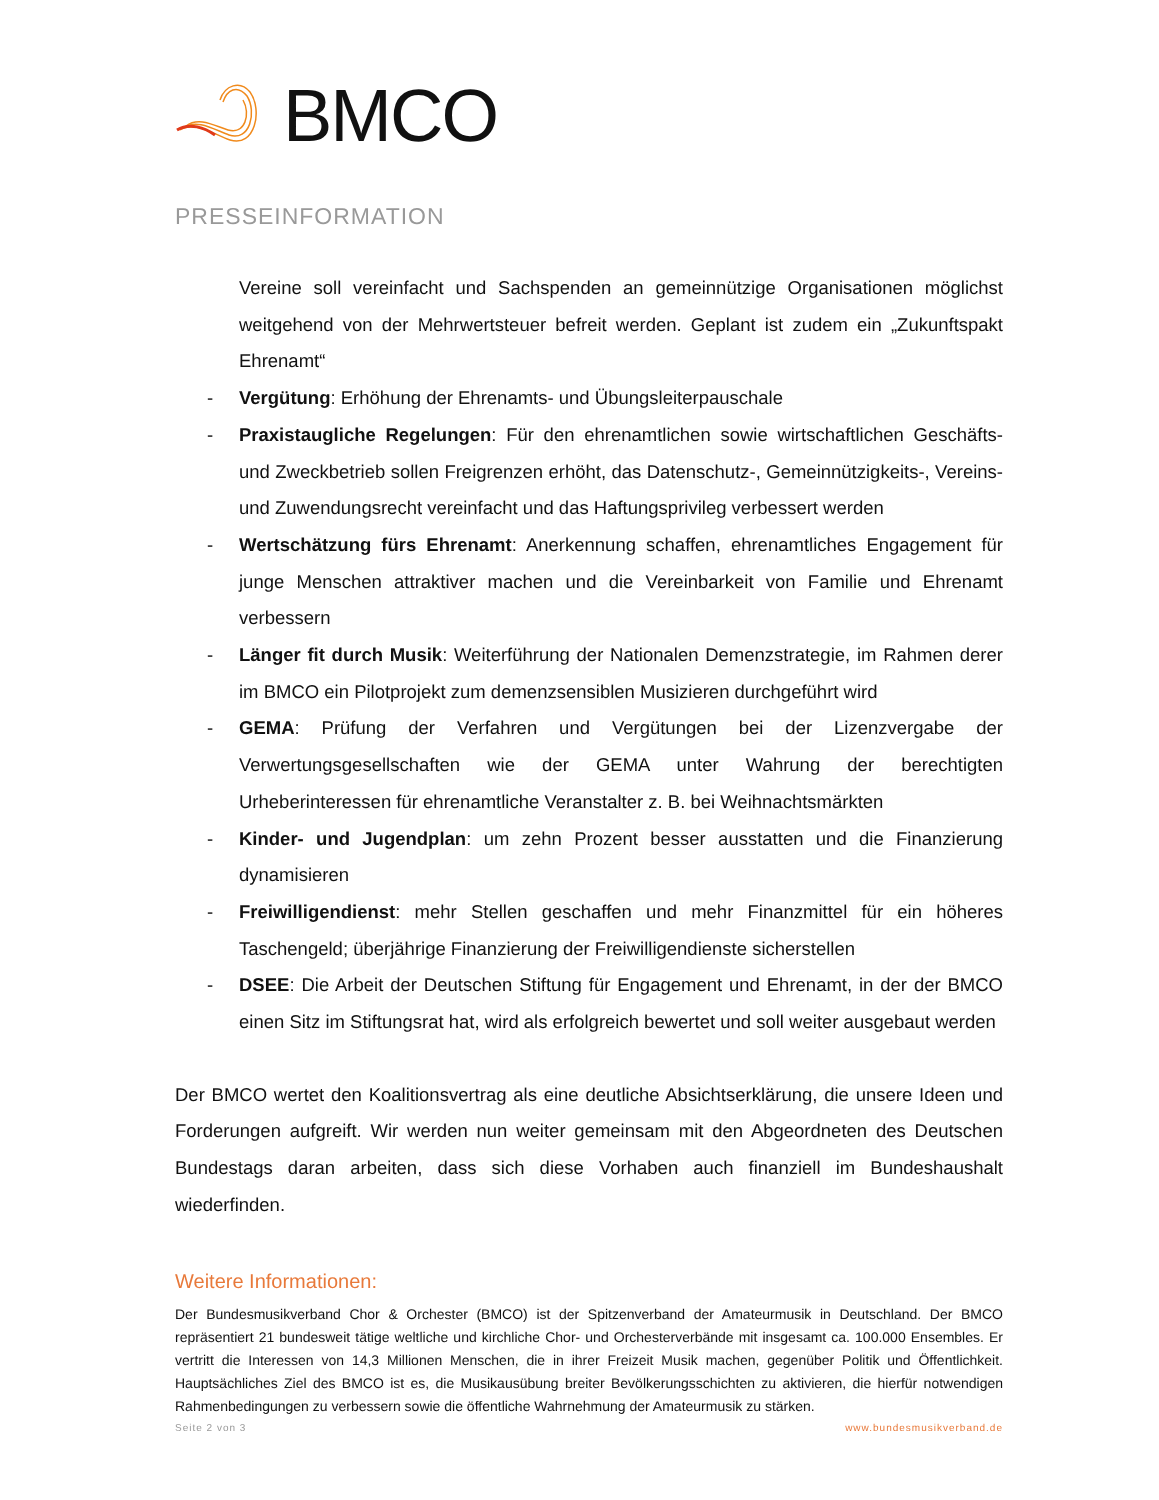BMCO
PRESSEINFORMATION
Vereine soll vereinfacht und Sachspenden an gemeinnützige Organisationen möglichst weitgehend von der Mehrwertsteuer befreit werden. Geplant ist zudem ein „Zukunftspakt Ehrenamt“
- Vergütung: Erhöhung der Ehrenamts- und Übungsleiterpauschale
- Praxistaugliche Regelungen: Für den ehrenamtlichen sowie wirtschaftlichen Geschäfts- und Zweckbetrieb sollen Freigrenzen erhöht, das Datenschutz-, Gemeinnützigkeits-, Vereins- und Zuwendungsrecht vereinfacht und das Haftungsprivileg verbessert werden
- Wertschätzung fürs Ehrenamt: Anerkennung schaffen, ehrenamtliches Engagement für junge Menschen attraktiver machen und die Vereinbarkeit von Familie und Ehrenamt verbessern
- Länger fit durch Musik: Weiterführung der Nationalen Demenzstrategie, im Rahmen derer im BMCO ein Pilotprojekt zum demenzsensiblen Musizieren durchgeführt wird
- GEMA: Prüfung der Verfahren und Vergütungen bei der Lizenzvergabe der Verwertungsgesellschaften wie der GEMA unter Wahrung der berechtigten Urheberinteressen für ehrenamtliche Veranstalter z. B. bei Weihnachtsmärkten
- Kinder- und Jugendplan: um zehn Prozent besser ausstatten und die Finanzierung dynamisieren
- Freiwilligendienst: mehr Stellen geschaffen und mehr Finanzmittel für ein höheres Taschengeld; überjährige Finanzierung der Freiwilligendienste sicherstellen
- DSEE: Die Arbeit der Deutschen Stiftung für Engagement und Ehrenamt, in der der BMCO einen Sitz im Stiftungsrat hat, wird als erfolgreich bewertet und soll weiter ausgebaut werden
Der BMCO wertet den Koalitionsvertrag als eine deutliche Absichtserklärung, die unsere Ideen und Forderungen aufgreift. Wir werden nun weiter gemeinsam mit den Abgeordneten des Deutschen Bundestags daran arbeiten, dass sich diese Vorhaben auch finanziell im Bundeshaushalt wiederfinden.
Weitere Informationen:
Der Bundesmusikverband Chor & Orchester (BMCO) ist der Spitzenverband der Amateurmusik in Deutschland. Der BMCO repräsentiert 21 bundesweit tätige weltliche und kirchliche Chor- und Orchesterverbände mit insgesamt ca. 100.000 Ensembles. Er vertritt die Interessen von 14,3 Millionen Menschen, die in ihrer Freizeit Musik machen, gegenüber Politik und Öffentlichkeit. Hauptsächliches Ziel des BMCO ist es, die Musikausübung breiter Bevölkerungsschichten zu aktivieren, die hierfür notwendigen Rahmenbedingungen zu verbessern sowie die öffentliche Wahrnehmung der Amateurmusik zu stärken.
Seite 2 von 3 www.bundesmusikverband.de